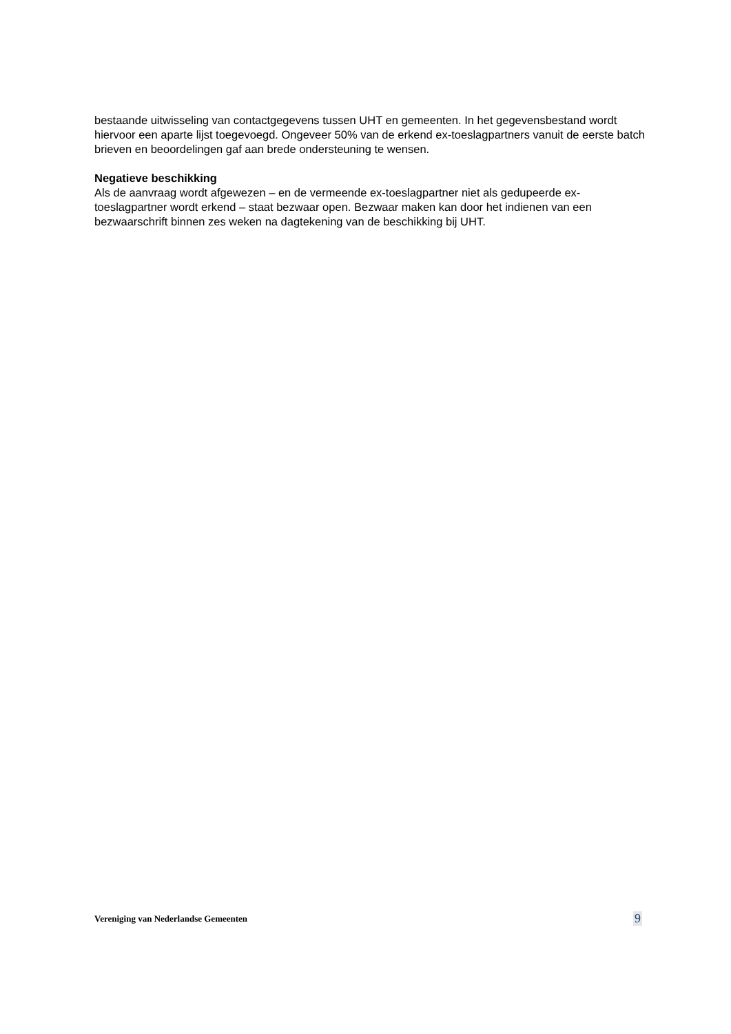bestaande uitwisseling van contactgegevens tussen UHT en gemeenten. In het gegevensbestand wordt hiervoor een aparte lijst toegevoegd. Ongeveer 50% van de erkend ex-toeslagpartners vanuit de eerste batch brieven en beoordelingen gaf aan brede ondersteuning te wensen.
Negatieve beschikking
Als de aanvraag wordt afgewezen – en de vermeende ex-toeslagpartner niet als gedupeerde ex-toeslagpartner wordt erkend – staat bezwaar open. Bezwaar maken kan door het indienen van een bezwaarschrift binnen zes weken na dagtekening van de beschikking bij UHT.
Vereniging van Nederlandse Gemeenten 9